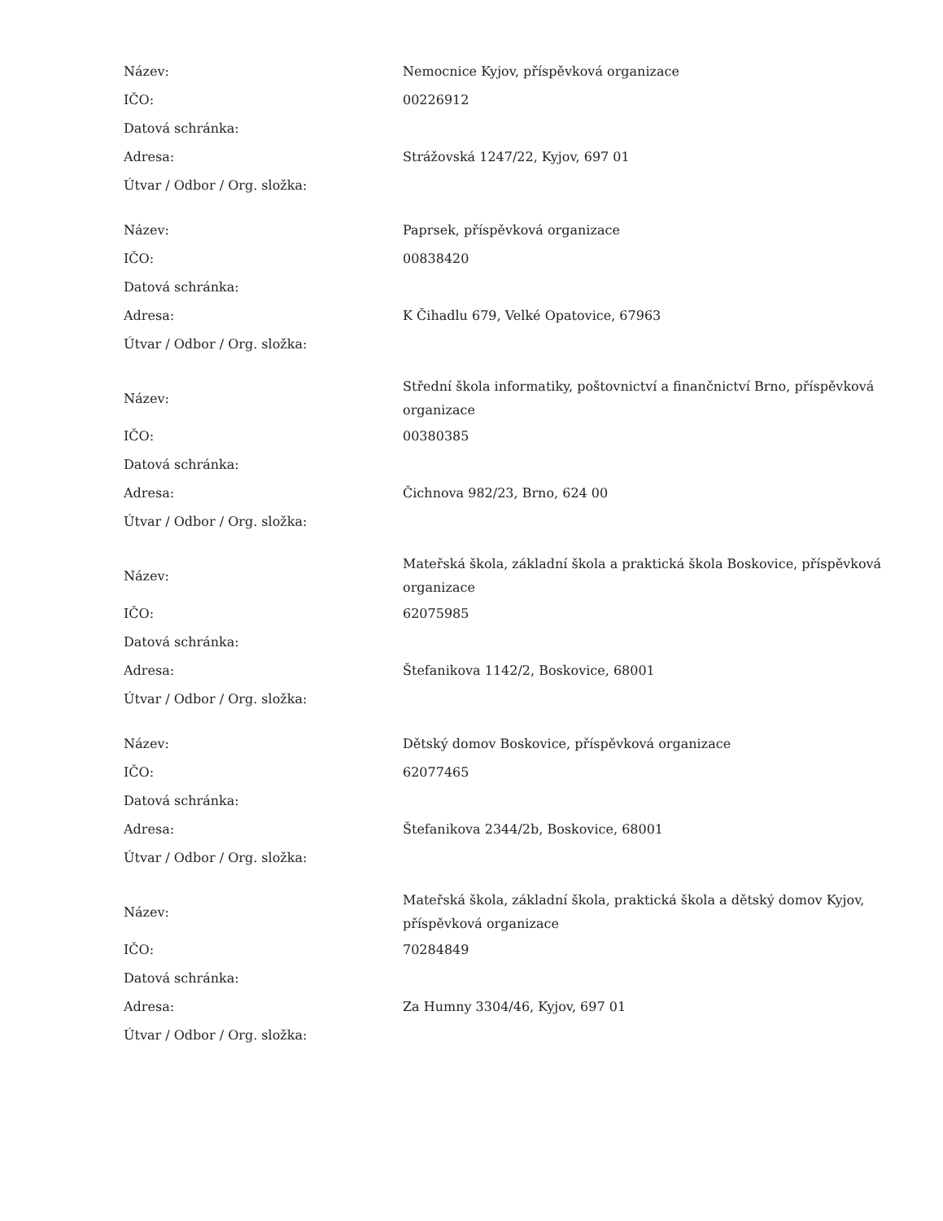| Název: | Nemocnice Kyjov, příspěvková organizace |
| IČO: | 00226912 |
| Datová schránka: | |
| Adresa: | Strážovská 1247/22, Kyjov, 697 01 |
| Útvar / Odbor / Org. složka: | |
| Název: | Paprsek, příspěvková organizace |
| IČO: | 00838420 |
| Datová schránka: | |
| Adresa: | K Čihadlu 679, Velké Opatovice, 67963 |
| Útvar / Odbor / Org. složka: | |
| Název: | Střední škola informatiky, poštovnictví a finančnictví Brno, příspěvková organizace |
| IČO: | 00380385 |
| Datová schránka: | |
| Adresa: | Čichnova 982/23, Brno, 624 00 |
| Útvar / Odbor / Org. složka: | |
| Název: | Mateřská škola, základní škola a praktická škola Boskovice, příspěvková organizace |
| IČO: | 62075985 |
| Datová schránka: | |
| Adresa: | Štefanikova 1142/2, Boskovice, 68001 |
| Útvar / Odbor / Org. složka: | |
| Název: | Dětský domov Boskovice, příspěvková organizace |
| IČO: | 62077465 |
| Datová schránka: | |
| Adresa: | Štefanikova 2344/2b, Boskovice, 68001 |
| Útvar / Odbor / Org. složka: | |
| Název: | Mateřská škola, základní škola, praktická škola a dětský domov Kyjov, příspěvková organizace |
| IČO: | 70284849 |
| Datová schránka: | |
| Adresa: | Za Humny 3304/46, Kyjov, 697 01 |
| Útvar / Odbor / Org. složka: | |